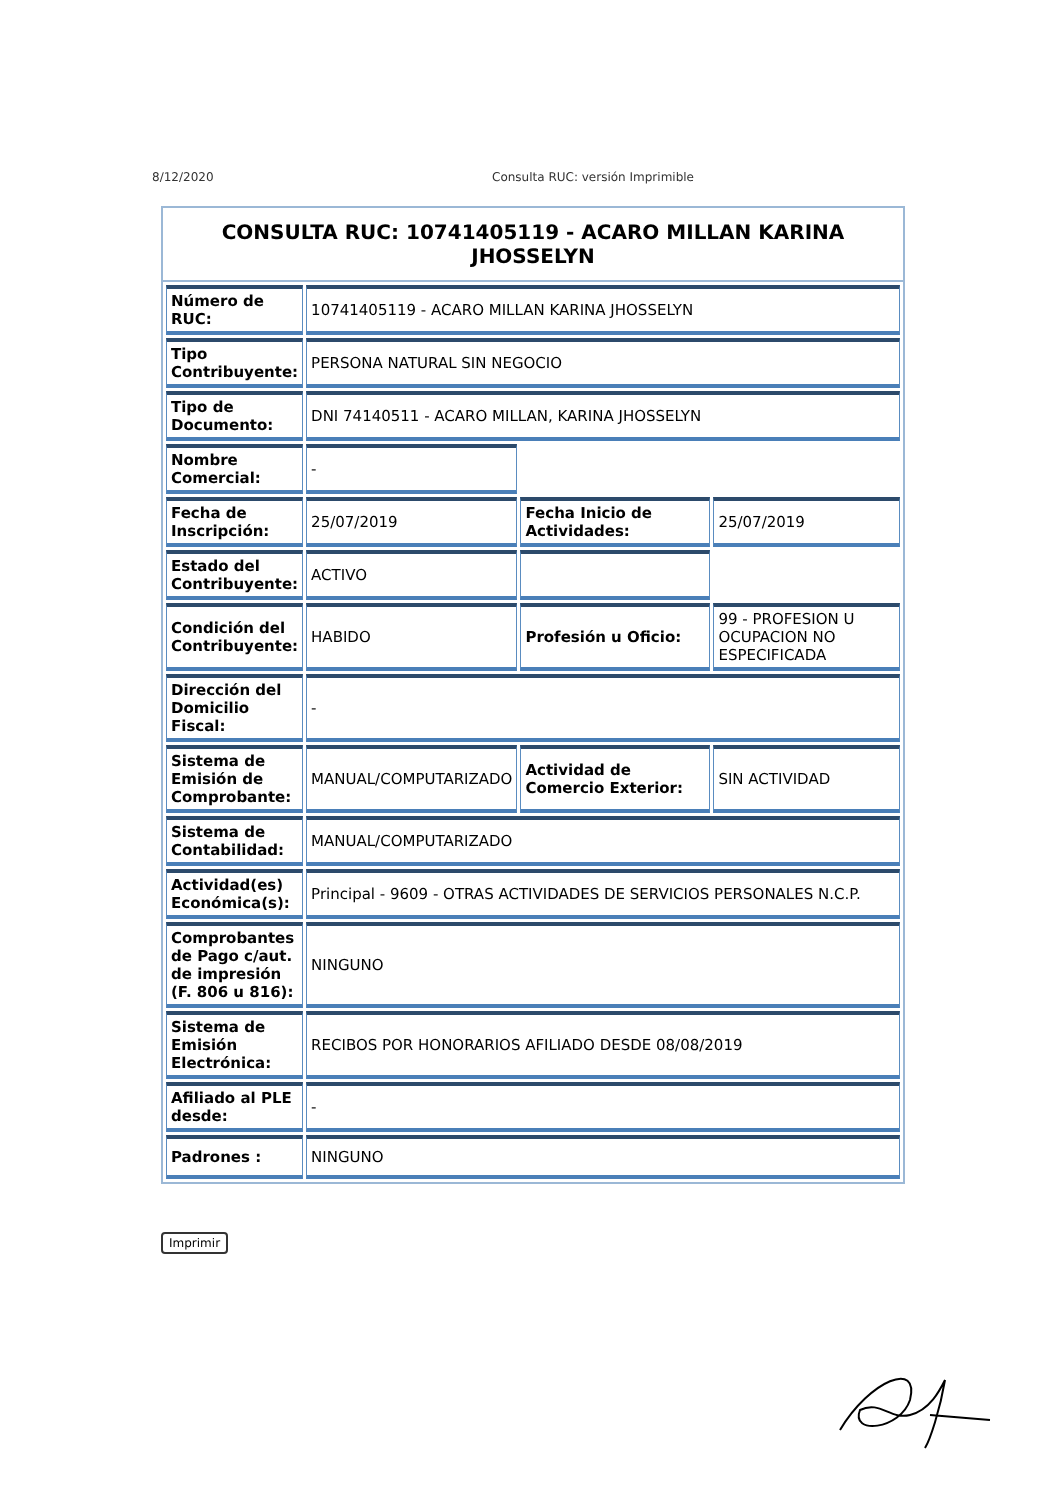8/12/2020 Consulta RUC: versión Imprimible
CONSULTA RUC: 10741405119 - ACARO MILLAN KARINA JHOSSELYN
| Número de RUC: | 10741405119 - ACARO MILLAN KARINA JHOSSELYN | | |
| Tipo Contribuyente: | PERSONA NATURAL SIN NEGOCIO | | |
| Tipo de Documento: | DNI 74140511 - ACARO MILLAN, KARINA JHOSSELYN | | |
| Nombre Comercial: | - | | |
| Fecha de Inscripción: | 25/07/2019 | Fecha Inicio de Actividades: | 25/07/2019 |
| Estado del Contribuyente: | ACTIVO | | |
| Condición del Contribuyente: | HABIDO | Profesión u Oficio: | 99 - PROFESION U OCUPACION NO ESPECIFICADA |
| Dirección del Domicilio Fiscal: | - | | |
| Sistema de Emisión de Comprobante: | MANUAL/COMPUTARIZADO | Actividad de Comercio Exterior: | SIN ACTIVIDAD |
| Sistema de Contabilidad: | MANUAL/COMPUTARIZADO | | |
| Actividad(es) Económica(s): | Principal - 9609 - OTRAS ACTIVIDADES DE SERVICIOS PERSONALES N.C.P. | | |
| Comprobantes de Pago c/aut. de impresión (F. 806 u 816): | NINGUNO | | |
| Sistema de Emisión Electrónica: | RECIBOS POR HONORARIOS AFILIADO DESDE 08/08/2019 | | |
| Afiliado al PLE desde: | - | | |
| Padrones : | NINGUNO | | |
Imprimir